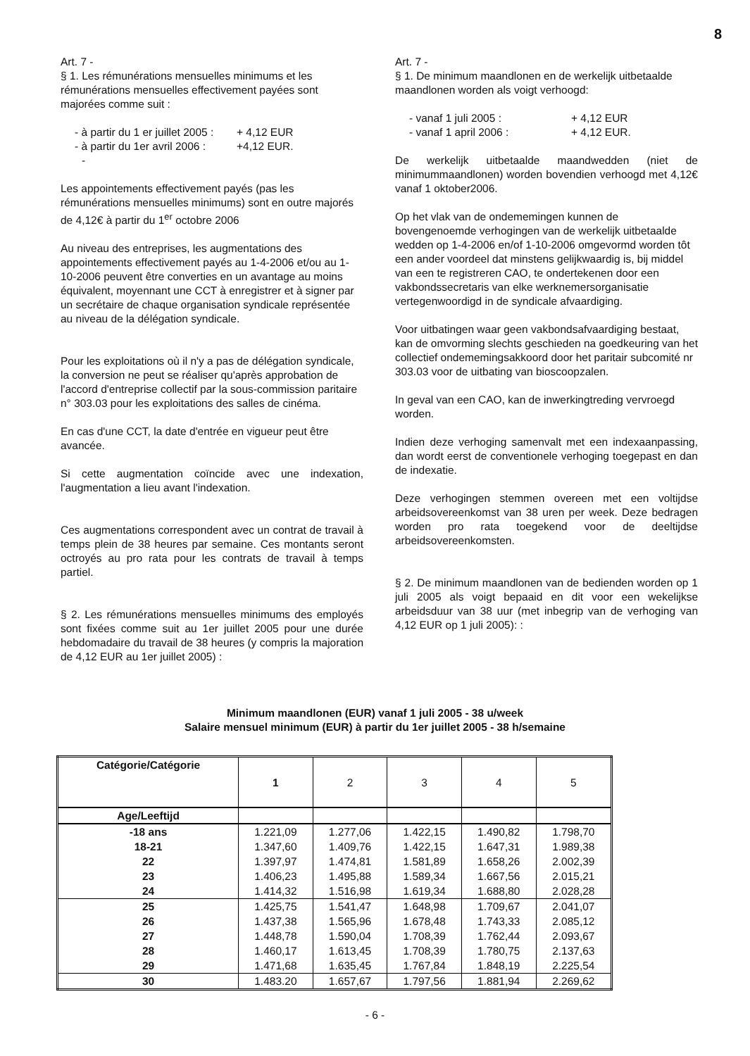8
Art. 7 -
§ 1. Les rémunérations mensuelles minimums et les rémunérations mensuelles effectivement payées sont majorées comme suit :
- à partir du 1 er juillet 2005 : + 4,12 EUR
- à partir du 1er avril 2006 : +4,12 EUR.
-
Les appointements effectivement payés (pas les rémunérations mensuelles minimums) sont en outre majorés de 4,12€ à partir du 1<sup>er</sup> octobre 2006
Au niveau des entreprises, les augmentations des appointements effectivement payés au 1-4-2006 et/ou au 1-10-2006 peuvent être converties en un avantage au moins équivalent, moyennant une CCT à enregistrer et à signer par un secrétaire de chaque organisation syndicale représentée au niveau de la délégation syndicale.
Pour les exploitations où il n'y a pas de délégation syndicale, la conversion ne peut se réaliser qu'après approbation de l'accord d'entreprise collectif par la sous-commission paritaire n° 303.03 pour les exploitations des salles de cinéma.
En cas d'une CCT, la date d'entrée en vigueur peut être avancée.
Si cette augmentation coïncide avec une indexation, l'augmentation a lieu avant l'indexation.
Ces augmentations correspondent avec un contrat de travail à temps plein de 38 heures par semaine. Ces montants seront octroyés au pro rata pour les contrats de travail à temps partiel.
§ 2. Les rémunérations mensuelles minimums des employés sont fixées comme suit au 1er juillet 2005 pour une durée hebdomadaire du travail de 38 heures (y compris la majoration de 4,12 EUR au 1er juillet 2005) :
Art. 7 -
§ 1. De minimum maandlonen en de werkelijk uitbetaalde maandlonen worden als voigt verhoogd:
- vanaf 1 juli 2005 : + 4,12 EUR
- vanaf 1 april 2006 : + 4,12 EUR.
De werkelijk uitbetaalde maandwedden (niet de minimummaandlonen) worden bovendien verhoogd met 4,12€ vanaf 1 oktober2006.
Op het vlak van de ondememingen kunnen de bovengenoemde verhogingen van de werkelijk uitbetaalde wedden op 1-4-2006 en/of 1-10-2006 omgevormd worden tôt een ander voordeel dat minstens gelijkwaardig is, bij middel van een te registreren CAO, te ondertekenen door een vakbondssecretaris van elke werknemersorganisatie vertegenwoordigd in de syndicale afvaardiging.
Voor uitbatingen waar geen vakbondsafvaardiging bestaat, kan de omvorming slechts geschieden na goedkeuring van het collectief ondememingsakkoord door het paritair subcomité nr 303.03 voor de uitbating van bioscoopzalen.
In geval van een CAO, kan de inwerkingtreding vervroegd worden.
Indien deze verhoging samenvalt met een indexaanpassing, dan wordt eerst de conventionele verhoging toegepast en dan de indexatie.
Deze verhogingen stemmen overeen met een voltijdse arbeidsovereenkomst van 38 uren per week. Deze bedragen worden pro rata toegekend voor de deeltijdse arbeidsovereenkomsten.
§ 2. De minimum maandlonen van de bedienden worden op 1 juli 2005 als voigt bepaaid en dit voor een wekelijkse arbeidsduur van 38 uur (met inbegrip van de verhoging van 4,12 EUR op 1 juli 2005): :
Minimum maandlonen (EUR) vanaf 1 juli 2005 - 38 u/week
Salaire mensuel minimum (EUR) à partir du 1er juillet 2005 - 38 h/semaine
| Catégorie/Catégorie | 1 | 2 | 3 | 4 | 5 |
| Age/Leeftijd | | | | | |
| -18 ans | 1.221,09 | 1.277,06 | 1.422,15 | 1.490,82 | 1.798,70 |
| 18-21 | 1.347,60 | 1.409,76 | 1.422,15 | 1.647,31 | 1.989,38 |
| 22 | 1.397,97 | 1.474,81 | 1.581,89 | 1.658,26 | 2.002,39 |
| 23 | 1.406,23 | 1.495,88 | 1.589,34 | 1.667,56 | 2.015,21 |
| 24 | 1.414,32 | 1.516,98 | 1.619,34 | 1.688,80 | 2.028,28 |
| 25 | 1.425,75 | 1.541,47 | 1.648,98 | 1.709,67 | 2.041,07 |
| 26 | 1.437,38 | 1.565,96 | 1.678,48 | 1.743,33 | 2.085,12 |
| 27 | 1.448,78 | 1.590,04 | 1.708,39 | 1.762,44 | 2.093,67 |
| 28 | 1.460,17 | 1.613,45 | 1.708,39 | 1.780,75 | 2.137,63 |
| 29 | 1.471,68 | 1.635,45 | 1.767,84 | 1.848,19 | 2.225,54 |
| 30 | 1.483.20 | 1.657,67 | 1.797,56 | 1.881,94 | 2.269,62 |
- 6 -